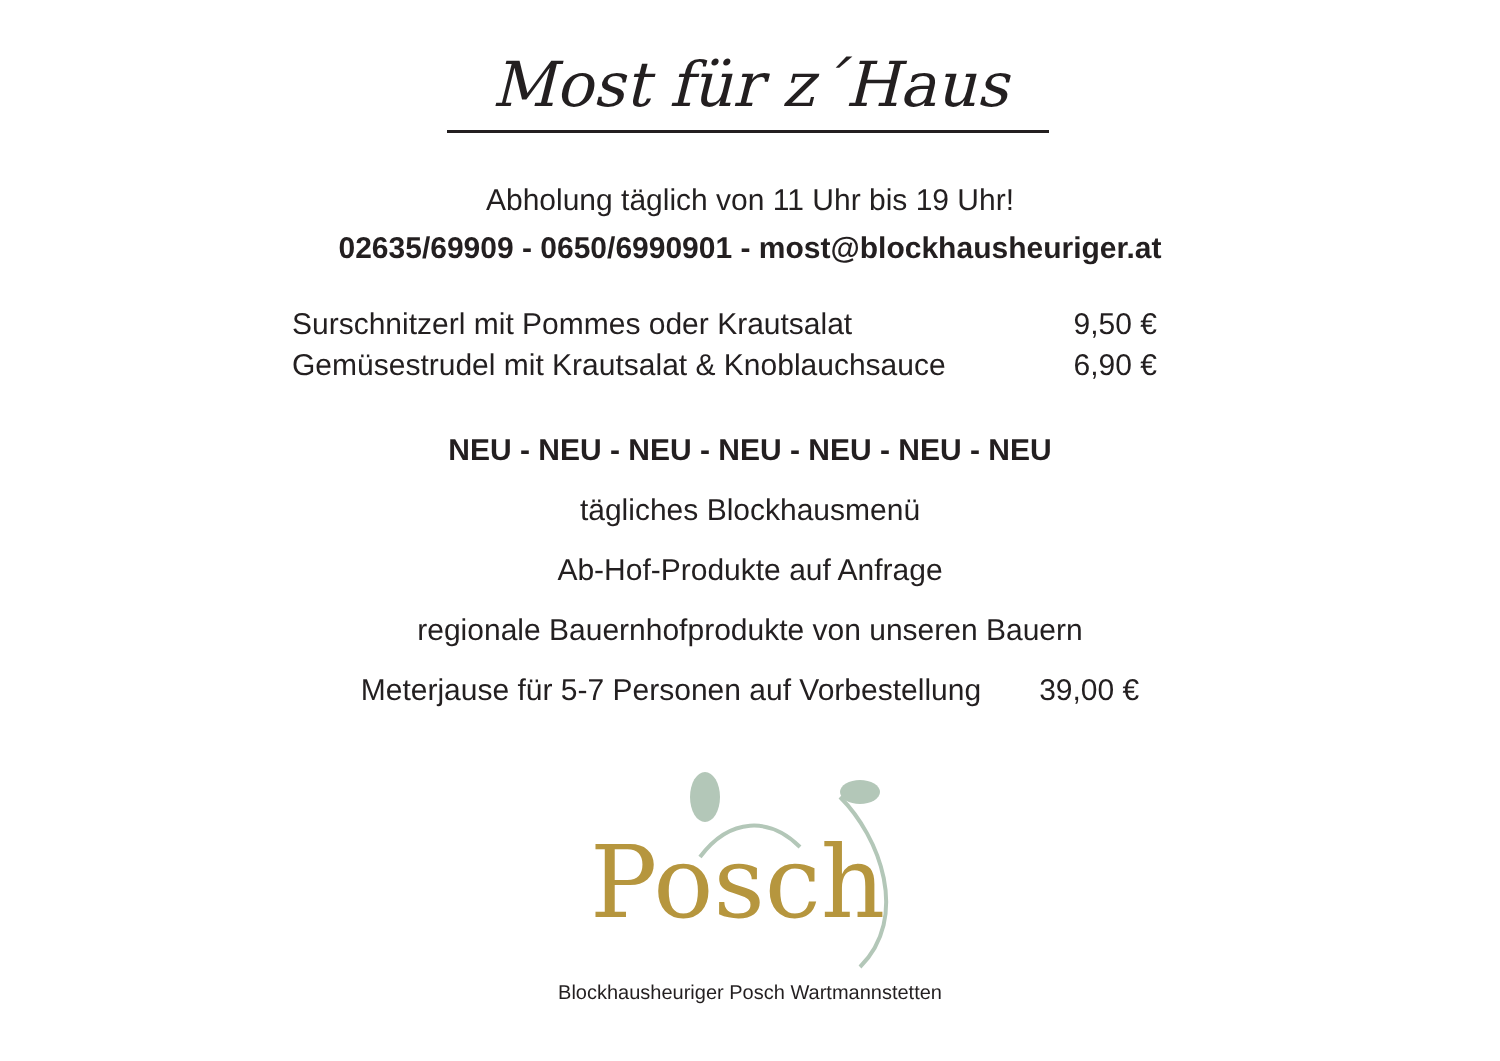Most für z´Haus
Abholung täglich von 11 Uhr bis 19 Uhr!
02635/69909 - 0650/6990901 - most@blockhausheuriger.at
Surschnitzerl mit Pommes oder Krautsalat 9,50 €
Gemüsestrudel mit Krautsalat & Knoblauchsauce 6,90 €
NEU - NEU - NEU - NEU - NEU - NEU - NEU
tägliches Blockhausmenü
Ab-Hof-Produkte auf Anfrage
regionale Bauernhofprodukte von unseren Bauern
Meterjause für 5-7 Personen auf Vorbestellung 39,00 €
Posch
Blockhausheuriger Posch Wartmannstetten